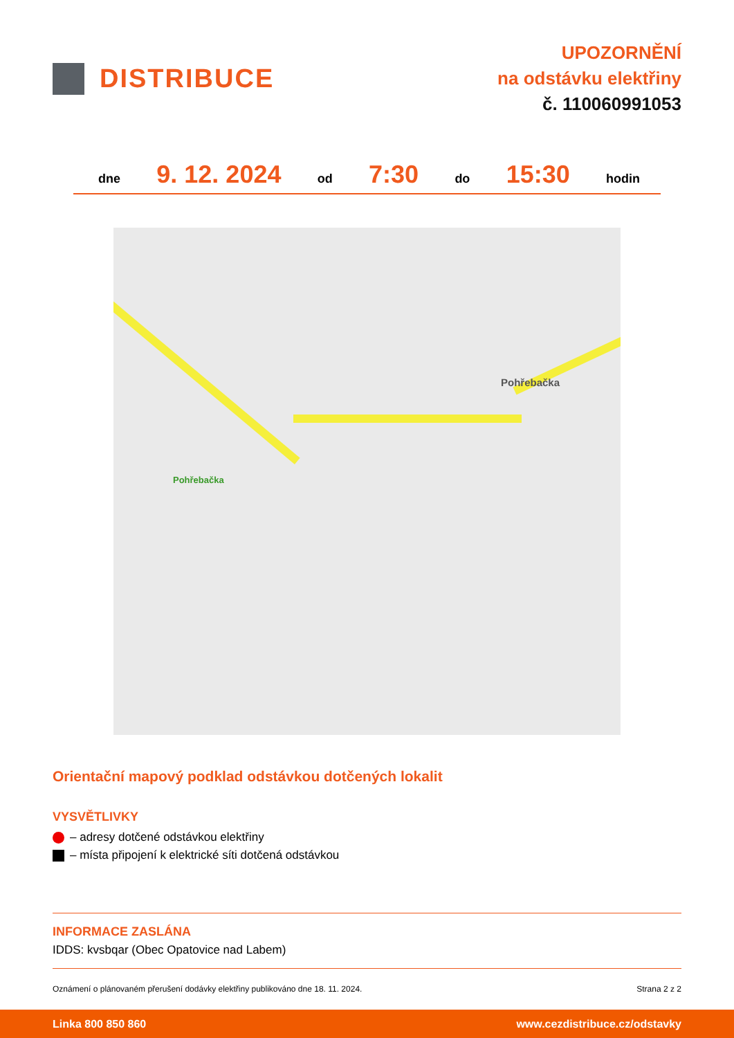DISTRIBUCE
UPOZORNĚNÍ
na odstávku elektřiny
č. 110060991053
dne 9. 12. 2024 od 7:30 do 15:30 hodin
Pohřebačka
Pohřebačka
Orientační mapový podklad odstávkou dotčených lokalit
VYSVĚTLIVKY
– adresy dotčené odstávkou elektřiny
– místa připojení k elektrické síti dotčená odstávkou
INFORMACE ZASLÁNA
IDDS: kvsbqar (Obec Opatovice nad Labem)
Oznámení o plánovaném přerušení dodávky elektřiny publikováno dne 18. 11. 2024. Strana 2 z 2
Linka 800 850 860 www.cezdistribuce.cz/odstavky